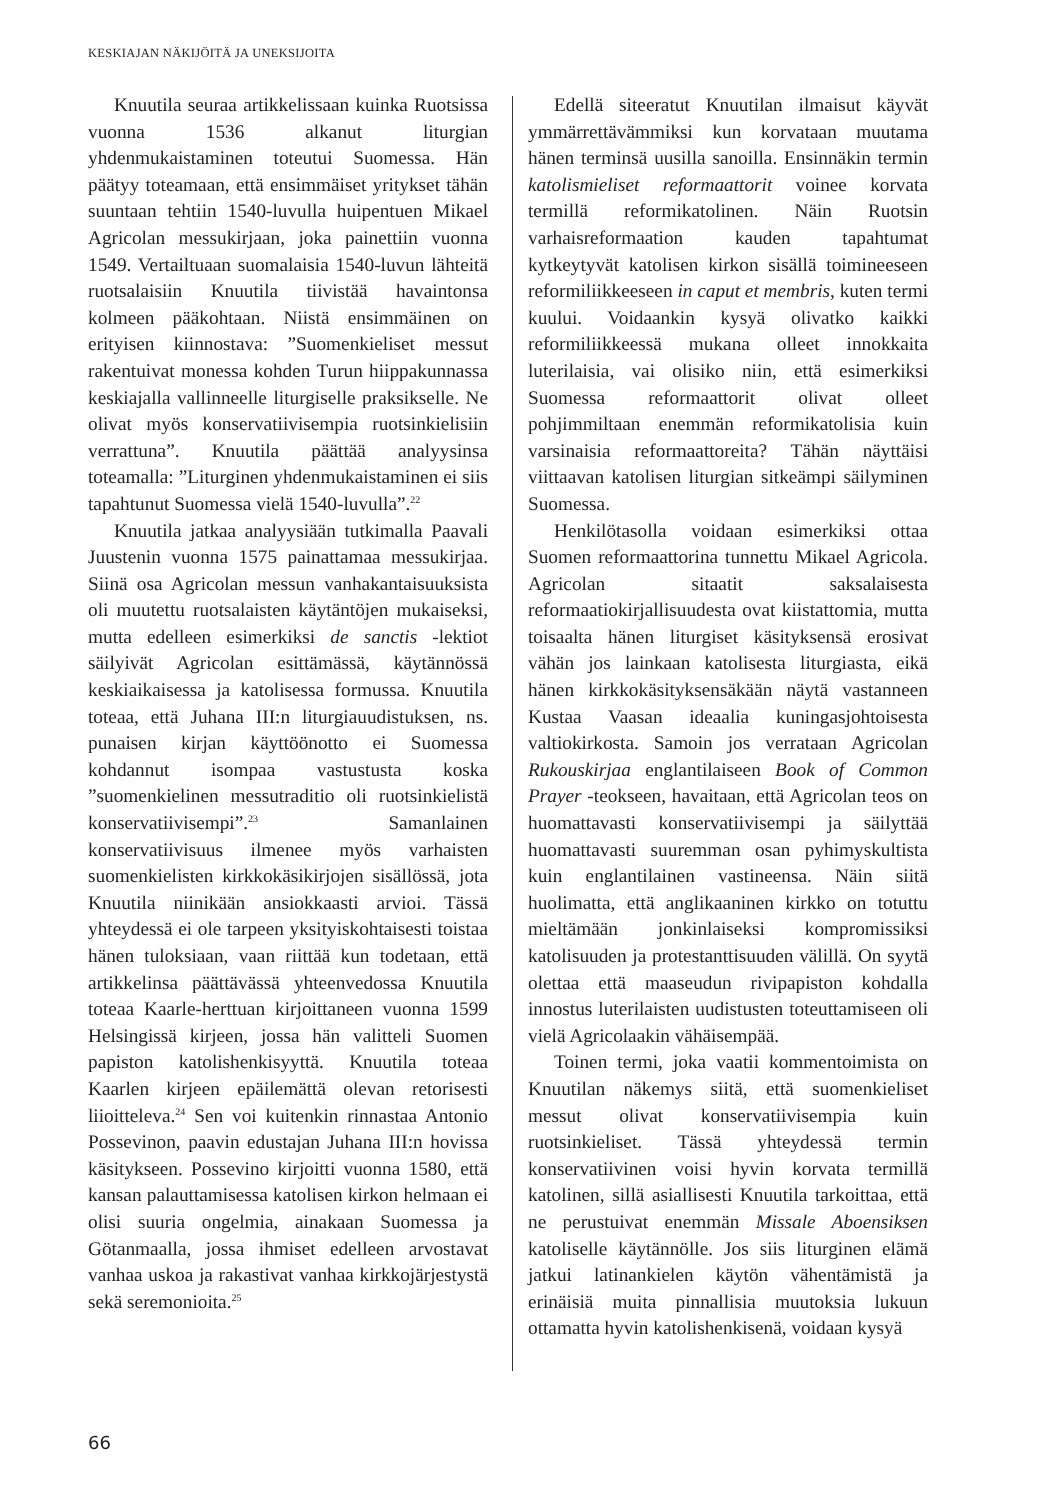KESKIAJAN NÄKIJÖITÄ JA UNEKSIJOITA
Knuutila seuraa artikkelissaan kuinka Ruotsissa vuonna 1536 alkanut liturgian yhdenmukaistaminen toteutui Suomessa. Hän päätyy toteamaan, että ensimmäiset yritykset tähän suuntaan tehtiin 1540-luvulla huipentuen Mikael Agricolan messukirjaan, joka painettiin vuonna 1549. Vertailtuaan suomalaisia 1540-luvun lähteitä ruotsalaisiin Knuutila tiivistää havaintonsa kolmeen pääkohtaan. Niistä ensimmäinen on erityisen kiinnostava: ”Suomenkieliset messut rakentuivat monessa kohden Turun hiippakunnassa keskiajalla vallinneelle liturgiselle praksikselle. Ne olivat myös konservatiivisempia ruotsinkielisiin verrattuna”. Knuutila päättää analyysinsa toteamalla: ”Liturginen yhdenmukaistaminen ei siis tapahtunut Suomessa vielä 1540-luvulla”.<sup>22</sup>
Knuutila jatkaa analyysiään tutkimalla Paavali Juustenin vuonna 1575 painattamaa messukirjaa. Siinä osa Agricolan messun vanhakantaisuuksista oli muutettu ruotsalaisten käytäntöjen mukaiseksi, mutta edelleen esimerkiksi de sanctis -lektiot säilyivät Agricolan esittämässä, käytännössä keskiaikaisessa ja katolisessa formussa. Knuutila toteaa, että Juhana III:n liturgiauudistuksen, ns. punaisen kirjan käyttöönotto ei Suomessa kohdannut isompaa vastustusta koska ”suomenkielinen messutraditio oli ruotsinkielistä konservatiivisempi”.<sup>23</sup> Samanlainen konservatiivisuus ilmenee myös varhaisten suomenkielisten kirkkokäsikirjojen sisällössä, jota Knuutila niinikään ansiokkaasti arvioi. Tässä yhteydessä ei ole tarpeen yksityiskohtaisesti toistaa hänen tuloksiaan, vaan riittää kun todetaan, että artikkelinsa päättävässä yhteenvedossa Knuutila toteaa Kaarle-herttuan kirjoittaneen vuonna 1599 Helsingissä kirjeen, jossa hän valitteli Suomen papiston katolishenkisyyttä. Knuutila toteaa Kaarlen kirjeen epäilemättä olevan retorisesti liioitteleva.<sup>24</sup> Sen voi kuitenkin rinnastaa Antonio Possevinon, paavin edustajan Juhana III:n hovissa käsitykseen. Possevino kirjoitti vuonna 1580, että kansan palauttamisessa katolisen kirkon helmaan ei olisi suuria ongelmia, ainakaan Suomessa ja Götanmaalla, jossa ihmiset edelleen arvostavat vanhaa uskoa ja rakastivat vanhaa kirkkojärjestystä sekä seremonioita.<sup>25</sup>
Edellä siteeratut Knuutilan ilmaisut käyvät ymmärrettävämmiksi kun korvataan muutama hänen terminsä uusilla sanoilla. Ensinnäkin termin katolismieliset reformaattorit voinee korvata termillä reformikatolinen. Näin Ruotsin varhaisreformaation kauden tapahtumat kytkeytyvät katolisen kirkon sisällä toimineeseen reformiliikkeeseen in caput et membris, kuten termi kuului. Voidaankin kysyä olivatko kaikki reformiliikkeessä mukana olleet innokkaita luterilaisia, vai olisiko niin, että esimerkiksi Suomessa reformaattorit olivat olleet pohjimmiltaan enemmän reformikatolisia kuin varsinaisia reformaattoreita? Tähän näyttäisi viittaavan katolisen liturgian sitkeämpi säilyminen Suomessa.
Henkilötasolla voidaan esimerkiksi ottaa Suomen reformaattorina tunnettu Mikael Agricola. Agricolan sitaatit saksalaisesta reformaatiokirjallisuudesta ovat kiistattomia, mutta toisaalta hänen liturgiset käsityksensä erosivat vähän jos lainkaan katolisesta liturgiasta, eikä hänen kirkkokäsityksensäkään näytä vastanneen Kustaa Vaasan ideaalia kuningasjohtoisesta valtiokirkosta. Samoin jos verrataan Agricolan Rukouskirjaa englantilaiseen Book of Common Prayer -teokseen, havaitaan, että Agricolan teos on huomattavasti konservatiivisempi ja säilyttää huomattavasti suuremman osan pyhimyskultista kuin englantilainen vastineensa. Näin siitä huolimatta, että anglikaaninen kirkko on totuttu mieltämään jonkinlaiseksi kompromissiksi katolisuuden ja protestanttisuuden välillä. On syytä olettaa että maaseudun rivipapiston kohdalla innostus luterilaisten uudistusten toteuttamiseen oli vielä Agricolaakin vähäisempää.
Toinen termi, joka vaatii kommentoimista on Knuutilan näkemys siitä, että suomenkieliset messut olivat konservatiivisempia kuin ruotsinkieliset. Tässä yhteydessä termin konservatiivinen voisi hyvin korvata termillä katolinen, sillä asiallisesti Knuutila tarkoittaa, että ne perustuivat enemmän Missale Aboensiksen katoliselle käytännölle. Jos siis liturginen elämä jatkui latinankielen käytön vähentämistä ja erinäisiä muita pinnallisia muutoksia lukuun ottamatta hyvin katolishenkisenä, voidaan kysyä
66